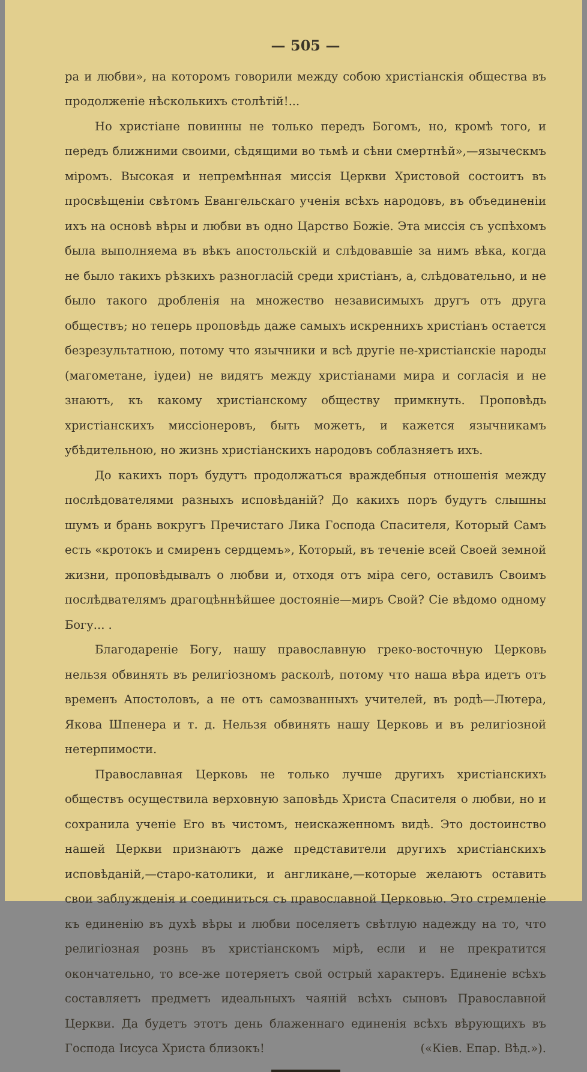— 505 —
ра и любви», на которомъ говорили между собою христіанскія общества въ продолженіе нѣсколькихъ столѣтій!...
Но христіане повинны не только передъ Богомъ, но, кромѣ того, и передъ ближними своими, сѣдящими во тьмѣ и сѣни смертнѣй»,—языческмъ міромъ. Высокая и непремѣнная миссія Церкви Христовой состоитъ въ просвѣщеніи свѣтомъ Евангельскаго ученія всѣхъ народовъ, въ объединеніи ихъ на основѣ вѣры и любви въ одно Царство Божіе. Эта миссія съ успѣхомъ была выполняема въ вѣкъ апостольскій и слѣдовавшіе за нимъ вѣка, когда не было такихъ рѣзкихъ разногласій среди христіанъ, а, слѣдовательно, и не было такого дробленія на множество независимыхъ другъ отъ друга обществъ; но теперь проповѣдь даже самыхъ искреннихъ христіанъ остается безрезультатною, потому что язычники и всѣ другіе не-христіанскіе народы (магометане, іудеи) не видятъ между христіанами мира и согласія и не знаютъ, къ какому христіанскому обществу примкнуть. Проповѣдь христіанскихъ миссіонеровъ, быть можетъ, и кажется язычникамъ убѣдительною, но жизнь христіанскихъ народовъ соблазняетъ ихъ.
До какихъ поръ будутъ продолжаться враждебныя отношенія между послѣдователями разныхъ исповѣданій? До какихъ поръ будутъ слышны шумъ и брань вокругъ Пречистаго Лика Господа Спасителя, Который Самъ есть «кротокъ и смиренъ сердцемъ», Который, въ теченіе всей Своей земной жизни, проповѣдывалъ о любви и, отходя отъ міра сего, оставилъ Своимъ послѣдвателямъ драгоцѣннѣйшее достояніе—миръ Свой? Сіе вѣдомо одному Богу... .
Благодареніе Богу, нашу православную греко-восточную Церковь нельзя обвинять въ религіозномъ расколѣ, потому что наша вѣра идетъ отъ временъ Апостоловъ, а не отъ самозванныхъ учителей, въ родѣ—Лютера, Якова Шпенера и т. д. Нельзя обвинять нашу Церковь и въ религіозной нетерпимости.
Православная Церковь не только лучше другихъ христіанскихъ обществъ осуществила верховную заповѣдь Христа Спасителя о любви, но и сохранила ученіе Его въ чистомъ, неискаженномъ видѣ. Это достоинство нашей Церкви признаютъ даже представители другихъ христіанскихъ исповѣданій,—старо-католики, и англикане,—которые желаютъ оставить свои заблужденія и соединиться съ православной Церковью. Это стремленіе къ единенію въ духѣ вѣры и любви поселяетъ свѣтлую надежду на то, что религіозная рознь въ христіанскомъ мірѣ, если и не прекратится окончательно, то все-же потеряетъ свой острый характеръ. Единеніе всѣхъ составляетъ предметъ идеальныхъ чаяній всѣхъ сыновъ Православной Церкви. Да будетъ этотъ день блаженнаго единенія всѣхъ вѣрующихъ въ Господа Іисуса Христа близокъ! («Кіев. Епар. Вѣд.»).